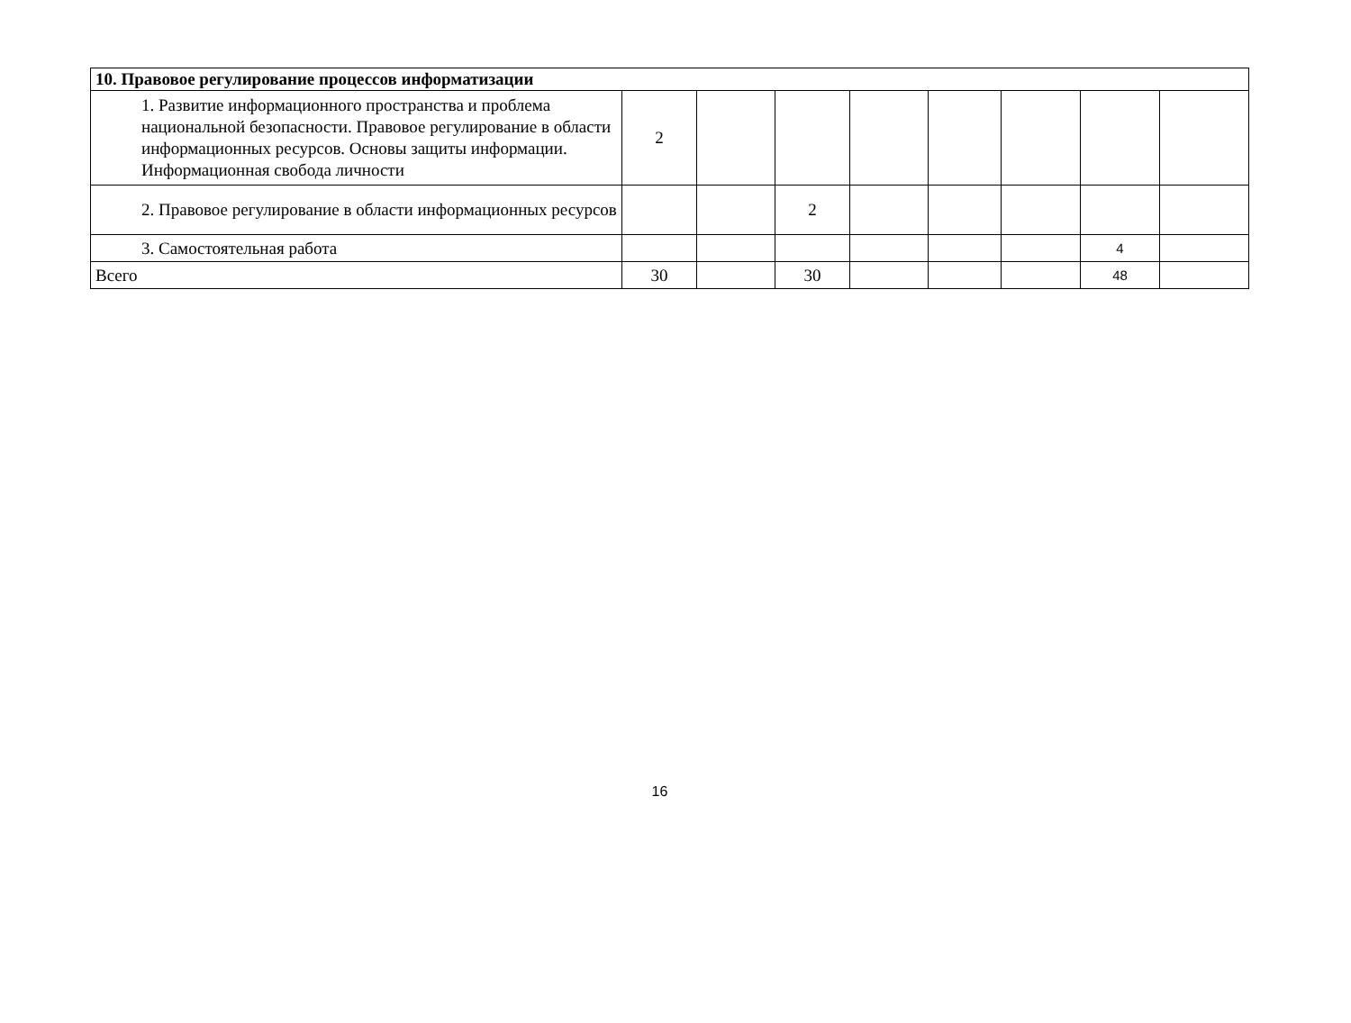| 10. Правовое регулирование процессов информатизации | | | | | | | | |
| 1. Развитие информационного пространства и проблема национальной безопасности. Правовое регулирование в области информационных ресурсов. Основы защиты информации. Информационная свобода личности | 2 | | | | | | | |
| 2. Правовое регулирование в области информационных ресурсов | | | 2 | | | | | |
| 3. Самостоятельная работа | | | | | | | 4 | |
| Всего | 30 | | 30 | | | | 48 | |
16